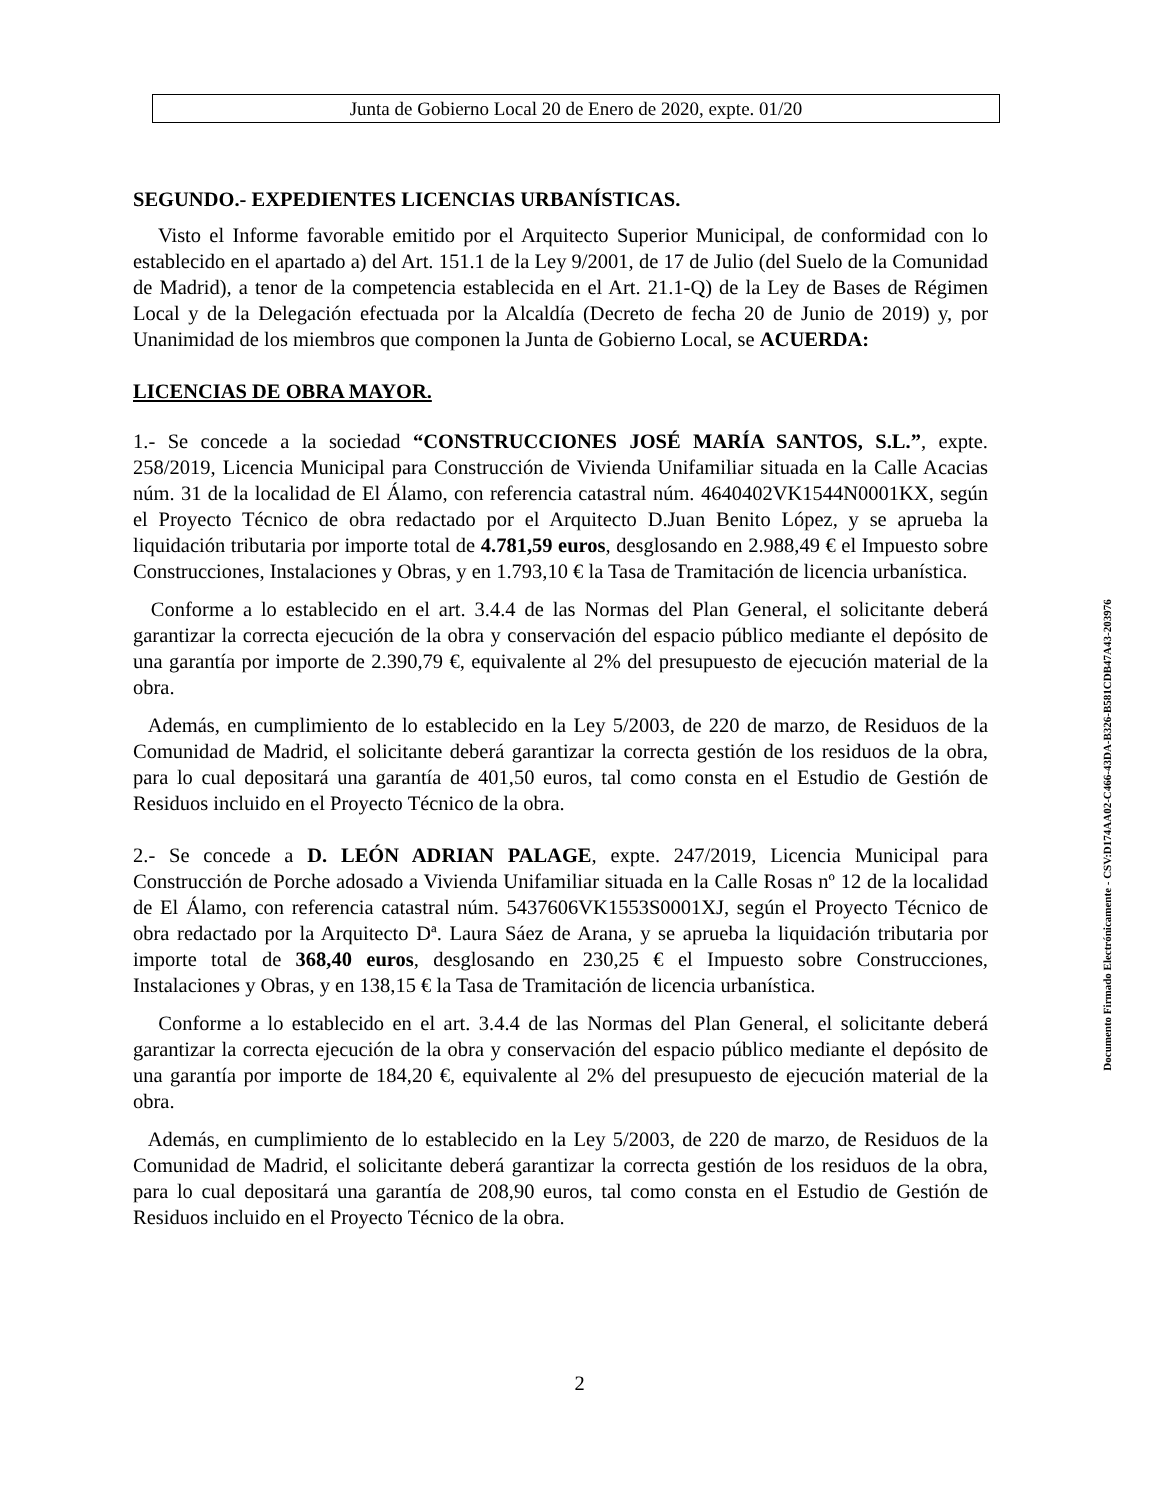Junta de Gobierno Local 20 de Enero de 2020, expte. 01/20
SEGUNDO.- EXPEDIENTES LICENCIAS URBANÍSTICAS.
Visto el Informe favorable emitido por el Arquitecto Superior Municipal, de conformidad con lo establecido en el apartado a) del Art. 151.1 de la Ley 9/2001, de 17 de Julio (del Suelo de la Comunidad de Madrid), a tenor de la competencia establecida en el Art. 21.1-Q) de la Ley de Bases de Régimen Local y de la Delegación efectuada por la Alcaldía (Decreto de fecha 20 de Junio de 2019) y, por Unanimidad de los miembros que componen la Junta de Gobierno Local, se ACUERDA:
LICENCIAS DE OBRA MAYOR.
1.- Se concede a la sociedad “CONSTRUCCIONES JOSÉ MARÍA SANTOS, S.L.”, expte. 258/2019, Licencia Municipal para Construcción de Vivienda Unifamiliar situada en la Calle Acacias núm. 31 de la localidad de El Álamo, con referencia catastral núm. 4640402VK1544N0001KX, según el Proyecto Técnico de obra redactado por el Arquitecto D.Juan Benito López, y se aprueba la liquidación tributaria por importe total de 4.781,59 euros, desglosando en 2.988,49 € el Impuesto sobre Construcciones, Instalaciones y Obras, y en 1.793,10 € la Tasa de Tramitación de licencia urbanística.
Conforme a lo establecido en el art. 3.4.4 de las Normas del Plan General, el solicitante deberá garantizar la correcta ejecución de la obra y conservación del espacio público mediante el depósito de una garantía por importe de 2.390,79 €, equivalente al 2% del presupuesto de ejecución material de la obra.
Además, en cumplimiento de lo establecido en la Ley 5/2003, de 220 de marzo, de Residuos de la Comunidad de Madrid, el solicitante deberá garantizar la correcta gestión de los residuos de la obra, para lo cual depositará una garantía de 401,50 euros, tal como consta en el Estudio de Gestión de Residuos incluido en el Proyecto Técnico de la obra.
2.- Se concede a D. LEÓN ADRIAN PALAGE, expte. 247/2019, Licencia Municipal para Construcción de Porche adosado a Vivienda Unifamiliar situada en la Calle Rosas nº 12 de la localidad de El Álamo, con referencia catastral núm. 5437606VK1553S0001XJ, según el Proyecto Técnico de obra redactado por la Arquitecto Dª. Laura Sáez de Arana, y se aprueba la liquidación tributaria por importe total de 368,40 euros, desglosando en 230,25 € el Impuesto sobre Construcciones, Instalaciones y Obras, y en 138,15 € la Tasa de Tramitación de licencia urbanística.
Conforme a lo establecido en el art. 3.4.4 de las Normas del Plan General, el solicitante deberá garantizar la correcta ejecución de la obra y conservación del espacio público mediante el depósito de una garantía por importe de 184,20 €, equivalente al 2% del presupuesto de ejecución material de la obra.
Además, en cumplimiento de lo establecido en la Ley 5/2003, de 220 de marzo, de Residuos de la Comunidad de Madrid, el solicitante deberá garantizar la correcta gestión de los residuos de la obra, para lo cual depositará una garantía de 208,90 euros, tal como consta en el Estudio de Gestión de Residuos incluido en el Proyecto Técnico de la obra.
2
Documento Firmado Electrónicamente - CSV:D174AA02-C466-43DA-B326-B581CDB47A43-203976